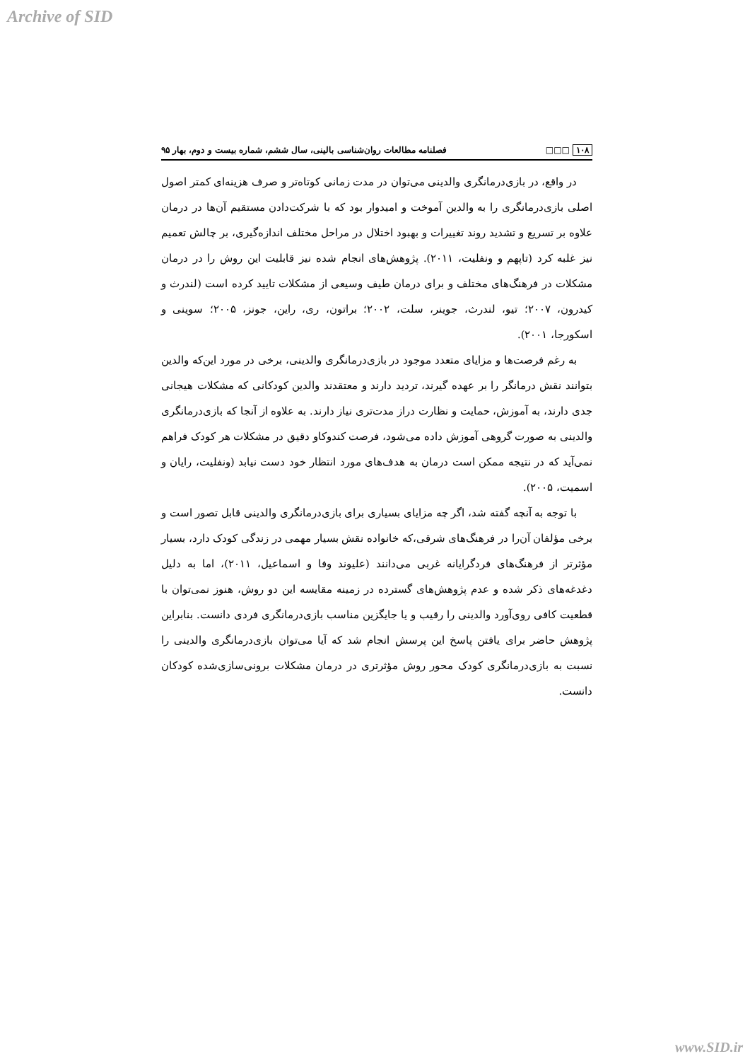Archive of SID
۱۰۸ □□□ فصلنامه مطالعات روان‌شناسی بالینی، سال ششم، شماره بیست و دوم، بهار ۹۵
در واقع، در بازی‌درمانگری والدینی می‌توان در مدت زمانی کوتاه‌تر و صرف هزینه‌ای کمتر اصول اصلی بازی‌درمانگری را به والدین آموخت و امیدوار بود که با شرکت‌دادن مستقیم آن‌ها در درمان علاوه بر تسریع و تشدید روند تغییرات و بهبود اختلال در مراحل مختلف اندازه‌گیری، بر چالش تعمیم نیز غلبه کرد (تاپهم و ونفلیت، ۲۰۱۱). پژوهش‌های انجام شده نیز قابلیت این روش را در درمان مشکلات در فرهنگ‌های مختلف و برای درمان طیف وسیعی از مشکلات تایید کرده است (لندرث و کیدرون، ۲۰۰۷؛ تیو، لندرث، جوینر، سلت، ۲۰۰۲؛ براتون، ری، راین، جونز، ۲۰۰۵؛ سوینی و اسکورجا، ۲۰۰۱).
به رغم فرصت‌ها و مزایای متعدد موجود در بازی‌درمانگری والدینی، برخی در مورد این‌که والدین بتوانند نقش درمانگر را بر عهده گیرند، تردید دارند و معتقدند والدین کودکانی که مشکلات هیجانی جدی دارند، به آموزش، حمایت و نظارت دراز مدت‌تری نیاز دارند. به علاوه از آنجا که بازی‌درمانگری والدینی به صورت گروهی آموزش داده می‌شود، فرصت کندوکاو دقیق در مشکلات هر کودک فراهم نمی‌آید که در نتیجه ممکن است درمان به هدف‌های مورد انتظار خود دست نیابد (ونفلیت، رایان و اسمیت، ۲۰۰۵).
با توجه به آنچه گفته شد، اگر چه مزایای بسیاری برای بازی‌درمانگری والدینی قابل تصور است و برخی مؤلفان آن‌را در فرهنگ‌های شرقی،که خانواده نقش بسیار مهمی در زندگی کودک دارد، بسیار مؤثرتر از فرهنگ‌های فردگرایانه غربی می‌دانند (علیوند وفا و اسماعیل، ۲۰۱۱)، اما به دلیل دغدغه‌های ذکر شده و عدم پژوهش‌های گسترده در زمینه مقایسه این دو روش، هنوز نمی‌توان با قطعیت کافی روی‌آورد والدینی را رقیب و یا جایگزین مناسب بازی‌درمانگری فردی دانست. بنابراین پژوهش حاضر برای یافتن پاسخ این پرسش انجام شد که آیا می‌توان بازی‌درمانگری والدینی را نسبت به بازی‌درمانگری کودک محور روش مؤثرتری در درمان مشکلات برونی‌سازی‌شده کودکان دانست.
www.SID.ir